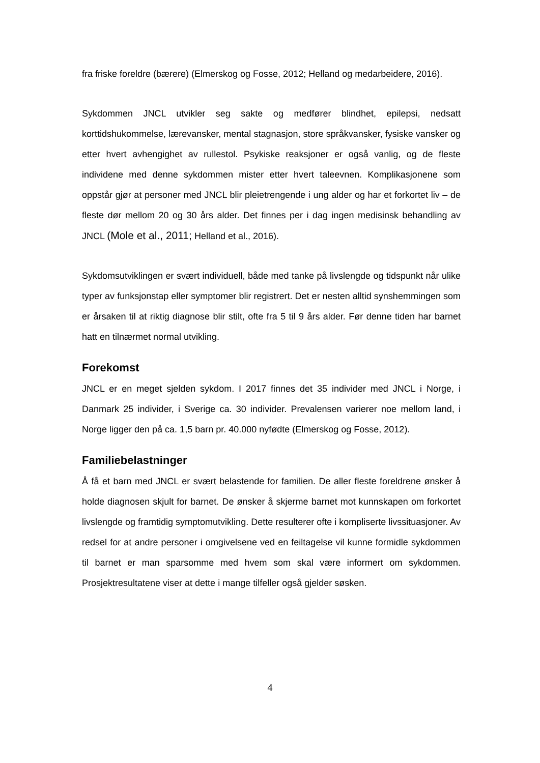fra friske foreldre (bærere) (Elmerskog og Fosse, 2012; Helland og medarbeidere, 2016).
Sykdommen JNCL utvikler seg sakte og medfører blindhet, epilepsi, nedsatt korttidshukommelse, lærevansker, mental stagnasjon, store språkvansker, fysiske vansker og etter hvert avhengighet av rullestol. Psykiske reaksjoner er også vanlig, og de fleste individene med denne sykdommen mister etter hvert taleevnen. Komplikasjonene som oppstår gjør at personer med JNCL blir pleietrengende i ung alder og har et forkortet liv – de fleste dør mellom 20 og 30 års alder. Det finnes per i dag ingen medisinsk behandling av JNCL (Mole et al., 2011; Helland et al., 2016).
Sykdomsutviklingen er svært individuell, både med tanke på livslengde og tidspunkt når ulike typer av funksjonstap eller symptomer blir registrert. Det er nesten alltid synshemmingen som er årsaken til at riktig diagnose blir stilt, ofte fra 5 til 9 års alder. Før denne tiden har barnet hatt en tilnærmet normal utvikling.
Forekomst
JNCL er en meget sjelden sykdom. I 2017 finnes det 35 individer med JNCL i Norge, i Danmark 25 individer, i Sverige ca. 30 individer. Prevalensen varierer noe mellom land, i Norge ligger den på ca. 1,5 barn pr. 40.000 nyfødte (Elmerskog og Fosse, 2012).
Familiebelastninger
Å få et barn med JNCL er svært belastende for familien. De aller fleste foreldrene ønsker å holde diagnosen skjult for barnet. De ønsker å skjerme barnet mot kunnskapen om forkortet livslengde og framtidig symptomutvikling. Dette resulterer ofte i kompliserte livssituasjoner. Av redsel for at andre personer i omgivelsene ved en feiltagelse vil kunne formidle sykdommen til barnet er man sparsomme med hvem som skal være informert om sykdommen. Prosjektresultatene viser at dette i mange tilfeller også gjelder søsken.
4